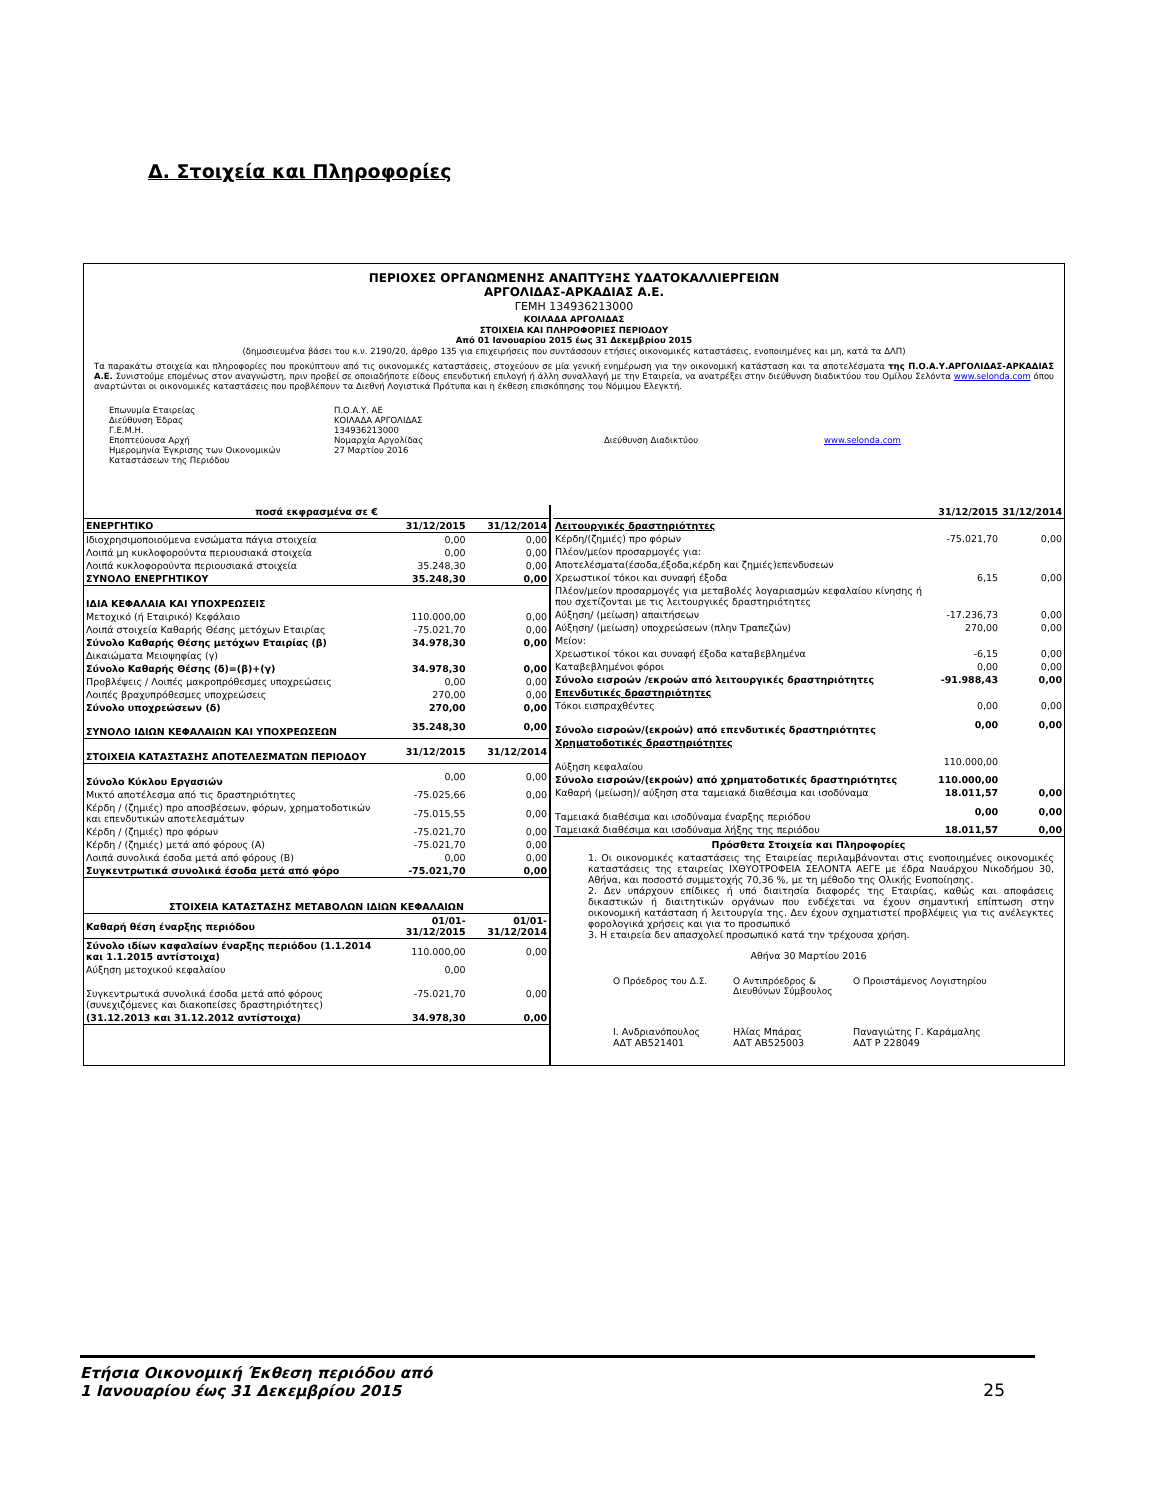Δ. Στοιχεία και Πληροφορίες
ΠΕΡΙΟΧΕΣ ΟΡΓΑΝΩΜΕΝΗΣ ΑΝΑΠΤΥΞΗΣ ΥΔΑΤΟΚΑΛΛΙΕΡΓΕΙΩΝ
ΑΡΓΟΛΙΔΑΣ-ΑΡΚΑΔΙΑΣ Α.Ε.
ΓΕΜΗ 134936213000
ΚΟΙΛΑΔΑ ΑΡΓΟΛΙΔΑΣ
ΣΤΟΙΧΕΙΑ ΚΑΙ ΠΛΗΡΟΦΟΡΙΕΣ ΠΕΡΙΟΔΟΥ
Από 01 Ιανουαρίου 2015 έως 31 Δεκεμβρίου 2015
(δημοσιευμένα βάσει του κ.ν. 2190/20, άρθρο 135 για επιχειρήσεις που συντάσσουν ετήσιες οικονομικές καταστάσεις, ενοποιημένες και μη, κατά τα ΔΛΠ)
Τα παρακάτω στοιχεία και πληροφορίες που προκύπτουν από τις οικονομικές καταστάσεις, στοχεύουν σε μία γενική ενημέρωση για την οικονομική κατάσταση και τα αποτελέσματα της Π.Ο.Α.Υ.ΑΡΓΟΛΙΔΑΣ-ΑΡΚΑΔΙΑΣ Α.Ε. Συνιστούμε επομένως στον αναγνώστη, πριν προβεί σε οποιαδήποτε είδους επενδυτική επιλογή ή άλλη συναλλαγή με την Εταιρεία, να ανατρέξει στην διεύθυνση διαδικτύου του Ομίλου Σελόντα www.selonda.com όπου αναρτώνται οι οικονομικές καταστάσεις που προβλέπουν τα Διεθνή Λογιστικά Πρότυπα και η έκθεση επισκόπησης του Νόμιμου Ελεγκτή.
Επωνυμία Εταιρείας
Διεύθυνση Έδρας
Γ.Ε.Μ.Η.
Εποπτεύουσα Αρχή
Ημερομηνία Έγκρισης των Οικονομικών Καταστάσεων της Περιόδου
Π.Ο.Α.Υ. ΑΕ
ΚΟΙΛΑΔΑ ΑΡΓΟΛΙΔΑΣ
134936213000
Νομαρχία Αργολίδας
27 Μαρτίου 2016
Διεύθυνση Διαδικτύου
www.selonda.com
| ποσά εκφρασμένα σε € | | |
| ΕΝΕΡΓΗΤΙΚΟ | 31/12/2015 | 31/12/2014 |
| Ιδιοχρησιμοποιούμενα ενσώματα πάγια στοιχεία | 0,00 | 0,00 |
| Λοιπά μη κυκλοφορούντα περιουσιακά στοιχεία | 0,00 | 0,00 |
| Λοιπά κυκλοφορούντα περιουσιακά στοιχεία | 35.248,30 | 0,00 |
| ΣΥΝΟΛΟ ΕΝΕΡΓΗΤΙΚΟΥ | 35.248,30 | 0,00 |
| ΙΔΙΑ ΚΕΦΑΛΑΙΑ ΚΑΙ ΥΠΟΧΡΕΩΣΕΙΣ | | |
| Μετοχικό (ή Εταιρικό) Κεφάλαιο | 110.000,00 | 0,00 |
| Λοιπά στοιχεία Καθαρής Θέσης μετόχων Εταιρίας | -75.021,70 | 0,00 |
| Σύνολο Καθαρής Θέσης μετόχων Εταιρίας (β) | 34.978,30 | 0,00 |
| Δικαιώματα Μειοψηφίας (γ) | | |
| Σύνολο Καθαρής Θέσης (δ)=(β)+(γ) | 34.978,30 | 0,00 |
| Προβλέψεις / Λοιπές μακροπρόθεσμες υποχρεώσεις | 0,00 | 0,00 |
| Λοιπές βραχυπρόθεσμες υποχρεώσεις | 270,00 | 0,00 |
| Σύνολο υποχρεώσεων (δ) | 270,00 | 0,00 |
| ΣΥΝΟΛΟ ΙΔΙΩΝ ΚΕΦΑΛΑΙΩΝ ΚΑΙ ΥΠΟΧΡΕΩΣΕΩΝ | 35.248,30 | 0,00 |
| ΣΤΟΙΧΕΙΑ ΚΑΤΑΣΤΑΣΗΣ ΑΠΟΤΕΛΕΣΜΑΤΩΝ ΠΕΡΙΟΔΟΥ | 31/12/2015 | 31/12/2014 |
| Σύνολο Κύκλου Εργασιών | 0,00 | 0,00 |
| Μικτό αποτέλεσμα από τις δραστηριότητες | -75.025,66 | 0,00 |
| Κέρδη / (ζημιές) προ αποσβέσεων, φόρων, χρηματοδοτικών και επενδυτικών αποτελεσμάτων | -75.015,55 | 0,00 |
| Κέρδη / (ζημιές) προ φόρων | -75.021,70 | 0,00 |
| Κέρδη / (ζημιές) μετά από φόρους (Α) | -75.021,70 | 0,00 |
| Λοιπά συνολικά έσοδα μετά από φόρους (Β) | 0,00 | 0,00 |
| Συγκεντρωτικά συνολικά έσοδα μετά από φόρο | -75.021,70 | 0,00 |
| ΣΤΟΙΧΕΙΑ ΚΑΤΑΣΤΑΣΗΣ ΜΕΤΑΒΟΛΩΝ ΙΔΙΩΝ ΚΕΦΑΛΑΙΩΝ | | |
| Καθαρή θέση έναρξης περιόδου | 01/01-31/12/2015 | 01/01-31/12/2014 |
| Σύνολο ιδίων καφαλαίων έναρξης περιόδου (1.1.2014 και 1.1.2015 αντίστοιχα) | 110.000,00 | 0,00 |
| Αύξηση μετοχικού κεφαλαίου | 0,00 | |
| Συγκεντρωτικά συνολικά έσοδα μετά από φόρους (συνεχιζόμενες και διακοπείσες δραστηριότητες) | -75.021,70 | 0,00 |
| (31.12.2013 και 31.12.2012 αντίστοιχα) | 34.978,30 | 0,00 |
| | 31/12/2015 | 31/12/2014 |
| Λειτουργικές δραστηριότητες | | |
| Κέρδη/(ζημιές) προ φόρων | -75.021,70 | 0,00 |
| Πλέον/μείον προσαρμογές για: | | |
| Αποτελέσματα(έσοδα,έξοδα,κέρδη και ζημιές)επενδυσεων | | |
| Χρεωστικοί τόκοι και συναφή έξοδα | 6,15 | 0,00 |
| Πλέον/μείον προσαρμογές για μεταβολές λογαριασμών κεφαλαίου κίνησης ή που σχετίζονται με τις λειτουργικές δραστηριότητες | | |
| Αύξηση/ (μείωση) απαιτήσεων | -17.236,73 | 0,00 |
| Αύξηση/ (μείωση) υποχρεώσεων (πλην Τραπεζών) | 270,00 | 0,00 |
| Μείον: | | |
| Χρεωστικοί τόκοι και συναφή έξοδα καταβεβλημένα | -6,15 | 0,00 |
| Καταβεβλημένοι φόροι | 0,00 | 0,00 |
| Σύνολο εισροών /εκροών από λειτουργικές δραστηριότητες | -91.988,43 | 0,00 |
| Επενδυτικές δραστηριότητες | | |
| Τόκοι εισπραχθέντες | 0,00 | 0,00 |
| Σύνολο εισροών/(εκροών) από επενδυτικές δραστηριότητες | 0,00 | 0,00 |
| Χρηματοδοτικές δραστηριότητες | | |
| Αύξηση κεφαλαίου | 110.000,00 | |
| Σύνολο εισροών/(εκροών) από χρηματοδοτικές δραστηριότητες | 110.000,00 | |
| Καθαρή (μείωση)/ αύξηση στα ταμειακά διαθέσιμα και ισοδύναμα | 18.011,57 | 0,00 |
| Ταμειακά διαθέσιμα και ισοδύναμα έναρξης περιόδου | 0,00 | 0,00 |
| Ταμειακά διαθέσιμα και ισοδύναμα λήξης της περιόδου | 18.011,57 | 0,00 |
Πρόσθετα Στοιχεία και Πληροφορίες
1. Οι οικονομικές καταστάσεις της Εταιρείας περιλαμβάνονται στις ενοποιημένες οικονομικές καταστάσεις της εταιρείας ΙΧΘΥΟΤΡΟΦΕΙΑ ΣΕΛΟΝΤΑ ΑΕΓΕ με έδρα Ναυάρχου Νικοδήμου 30, Αθήνα, και ποσοστό συμμετοχής 70,36 %, με τη μέθοδο της Ολικής Ενοποίησης.
2. Δεν υπάρχουν επίδικες ή υπό διαιτησία διαφορές της Εταιρίας, καθώς και αποφάσεις δικαστικών ή διαιτητικών οργάνων που ενδέχεται να έχουν σημαντική επίπτωση στην οικονομική κατάσταση ή λειτουργία της. Δεν έχουν σχηματιστεί προβλέψεις για τις ανέλεγκτες φορολογικά χρήσεις και για το προσωπικό
3. Η εταιρεία δεν απασχολεί προσωπικό κατά την τρέχουσα χρήση.
Αθήνα 30 Μαρτίου 2016
Ο Πρόεδρος του Δ.Σ.
Ο Αντιπρόεδρος & Διευθύνων Σύμβουλος
Ο Προιστάμενος Λογιστηρίου
Ι. Ανδριανόπουλος
ΑΔΤ ΑΒ521401
Ηλίας Μπάρας
ΑΔΤ ΑΒ525003
Παναγιώτης Γ. Καράμαλης
ΑΔΤ Ρ 228049
Ετήσια Οικονομική Έκθεση περιόδου από
1 Ιανουαρίου έως 31 Δεκεμβρίου 2015 25